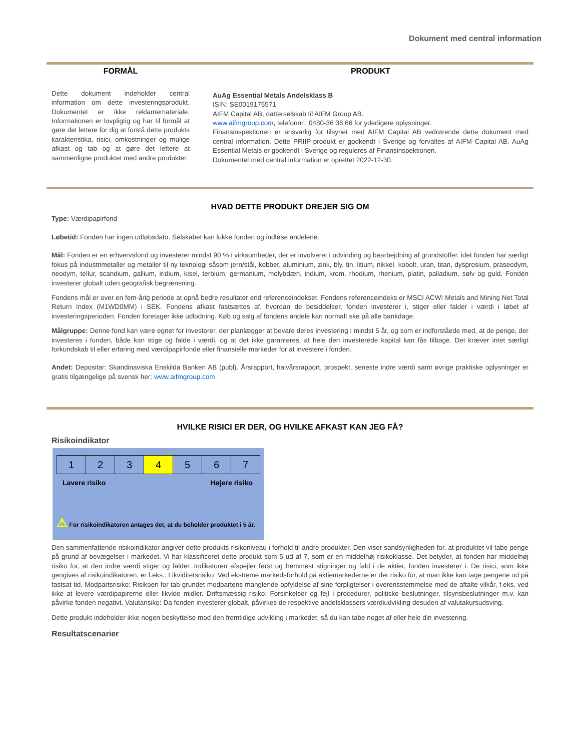Dokument med central information
FORMÅL PRODUKT
Dette dokument indeholder central information om dette investeringsprodukt. Dokumentet er ikke reklamemateriale. Informationen er lovpligtig og har til formål at gøre det lettere for dig at forstå dette produkts karakteristika, risici, omkostninger og mulige afkast og tab og at gøre det lettere at sammenligne produktet med andre produkter.
AuAg Essential Metals Andelsklass B
ISIN: SE0019175571
AIFM Capital AB, datterselskab til AIFM Group AB.
www.aifmgroup.com, telefonnr.: 0480-36 36 66 for yderligere oplysninger.
Finansinspektionen er ansvarlig for tilsynet med AIFM Capital AB vedrørende dette dokument med central information. Dette PRIIP-produkt er godkendt i Sverige og forvaltes af AIFM Capital AB. AuAg Essential Metals er godkendt i Sverige og reguleres af Finansinspektionen.
Dokumentet med central information er oprettet 2022-12-30.
HVAD DETTE PRODUKT DREJER SIG OM
Type: Værdipapirfond
Løbetid: Fonden har ingen udløbsdato. Selskabet kan lukke fonden og indløse andelene.
Mål: Fonden er en erhvervsfond og investerer mindst 90 % i virksomheder, der er involveret i udvinding og bearbejdning af grundstoffer, idet fonden har særligt fokus på industrimetaller og metaller til ny teknologi såsom jern/stål, kobber, aluminium, zink, bly, tin, litium, nikkel, kobolt, uran, titan, dysprosium, praseodym, neodym, tellur, scandium, gallium, iridium, kisel, terbium, germanium, molybdæn, indium, krom, rhodium, rhenium, platin, palladium, sølv og guld. Fonden investerer globalt uden geografisk begrænsning.
Fondens mål er over en fem-årig periode at opnå bedre resultater end referenceindekset. Fondens referenceindeks er MSCI ACWI Metals and Mining Net Total Return Index (M1WD0MM) i SEK. Fondens afkast fastsættes af, hvordan de besiddelser, fonden investerer i, stiger eller falder i værdi i løbet af investeringsperioden. Fonden foretager ikke udlodning. Køb og salg af fondens andele kan normalt ske på alle bankdage.
Målgruppe: Denne fond kan være egnet for investorer, der planlægger at bevare deres investering i mindst 5 år, og som er indforståede med, at de penge, der investeres i fonden, både kan stige og falde i værdi, og at det ikke garanteres, at hele den investerede kapital kan fås tilbage. Det kræver intet særligt forkundskab til eller erfaring med værdipapirfonde eller finansielle markeder for at investere i fonden.
Andet: Depositar: Skandinaviska Enskilda Banken AB (publ). Årsrapport, halvårsrapport, prospekt, seneste indre værdi samt øvrige praktiske oplysninger er gratis tilgængelige på svensk her: www.aifmgroup.com
HVILKE RISICI ER DER, OG HVILKE AFKAST KAN JEG FÅ?
Risikoindikator
| 1 | 2 | 3 | 4 | 5 | 6 | 7 |
Lavere risiko Højere risiko
⚠ For risikoindikatoren antages det, at du beholder produktet i 5 år.
Den sammenfattende risikoindikator angiver dette produkts risikoniveau i forhold til andre produkter. Den viser sandsynligheden for, at produktet vil tabe penge på grund af bevægelser i markedet. Vi har klassificeret dette produkt som 5 ud af 7, som er en middelhøj risikoklasse. Det betyder, at fonden har middelhøj risiko for, at den indre værdi stiger og falder. Indikatoren afspejler først og fremmest stigninger og fald i de aktier, fonden investerer i. De risici, som ikke gengives af risikoindikatoren, er f.eks.: Likviditetsrisiko: Ved ekstreme markedsforhold på aktiemarkederne er der risiko for, at man ikke kan tage pengene ud på fastsat tid. Modpartsrisiko: Risikoen for tab grundet modpartens manglende opfyldelse af sine forpligtelser i overensstemmelse med de aftalte vilkår, f.eks. ved ikke at levere værdipapirerne eller likvide midler. Driftsmæssig risiko: Forsinkelser og fejl i procedurer, politiske beslutninger, tilsynsbeslutninger m.v. kan påvirke fonden negativt. Valutarisiko: Da fonden investerer globalt, påvirkes de respektive andelsklassers værdiudvikling desuden af valutakursudsving.
Dette produkt indeholder ikke nogen beskyttelse mod den fremtidige udvikling i markedet, så du kan tabe noget af eller hele din investering.
Resultatscenarier